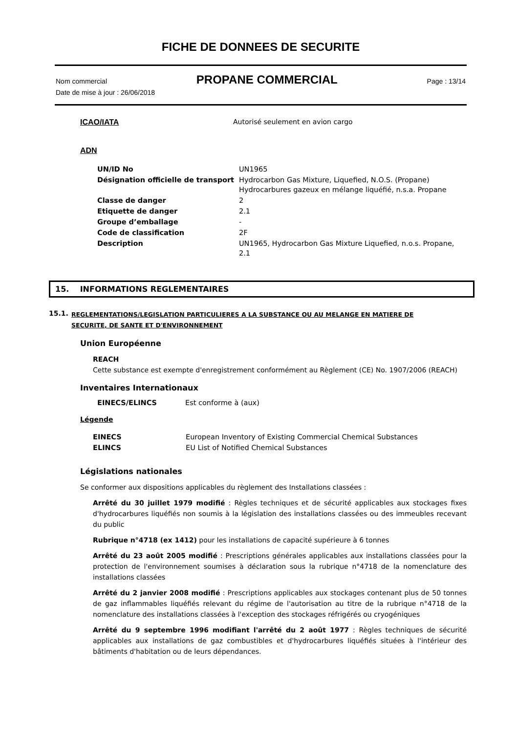FICHE DE DONNEES DE SECURITE
Nom commercial PROPANE COMMERCIAL Page : 13/14
Date de mise à jour : 26/06/2018
ICAO/IATA Autorisé seulement en avion cargo
ADN
| UN/ID No | UN1965 |
| Désignation officielle de transport | Hydrocarbon Gas Mixture, Liquefied, N.O.S. (Propane) Hydrocarbures gazeux en mélange liquéfié, n.s.a. Propane |
| Classe de danger | 2 |
| Etiquette de danger | 2.1 |
| Groupe d’emballage | - |
| Code de classification | 2F |
| Description | UN1965, Hydrocarbon Gas Mixture Liquefied, n.o.s. Propane, 2.1 |
15. INFORMATIONS REGLEMENTAIRES
15.1. REGLEMENTATIONS/LEGISLATION PARTICULIERES A LA SUBSTANCE OU AU MELANGE EN MATIERE DE
SECURITE, DE SANTE ET D'ENVIRONNEMENT
Union Européenne
REACH
Cette substance est exempte d'enregistrement conformément au Règlement (CE) No. 1907/2006 (REACH)
Inventaires Internationaux
| EINECS/ELINCS | Est conforme à (aux) |
Légende
| EINECS | European Inventory of Existing Commercial Chemical Substances |
| ELINCS | EU List of Notified Chemical Substances |
Législations nationales
Se conformer aux dispositions applicables du règlement des Installations classées :
Arrêté du 30 juillet 1979 modifié : Règles techniques et de sécurité applicables aux stockages fixes d'hydrocarbures liquéfiés non soumis à la législation des installations classées ou des immeubles recevant du public
Rubrique n°4718 (ex 1412) pour les installations de capacité supérieure à 6 tonnes
Arrêté du 23 août 2005 modifié : Prescriptions générales applicables aux installations classées pour la protection de l'environnement soumises à déclaration sous la rubrique n°4718 de la nomenclature des installations classées
Arrêté du 2 janvier 2008 modifié : Prescriptions applicables aux stockages contenant plus de 50 tonnes de gaz inflammables liquéfiés relevant du régime de l'autorisation au titre de la rubrique n°4718 de la nomenclature des installations classées à l'exception des stockages réfrigérés ou cryogéniques
Arrêté du 9 septembre 1996 modifiant l'arrêté du 2 août 1977 : Règles techniques de sécurité applicables aux installations de gaz combustibles et d'hydrocarbures liquéfiés situées à l'intérieur des bâtiments d'habitation ou de leurs dépendances.